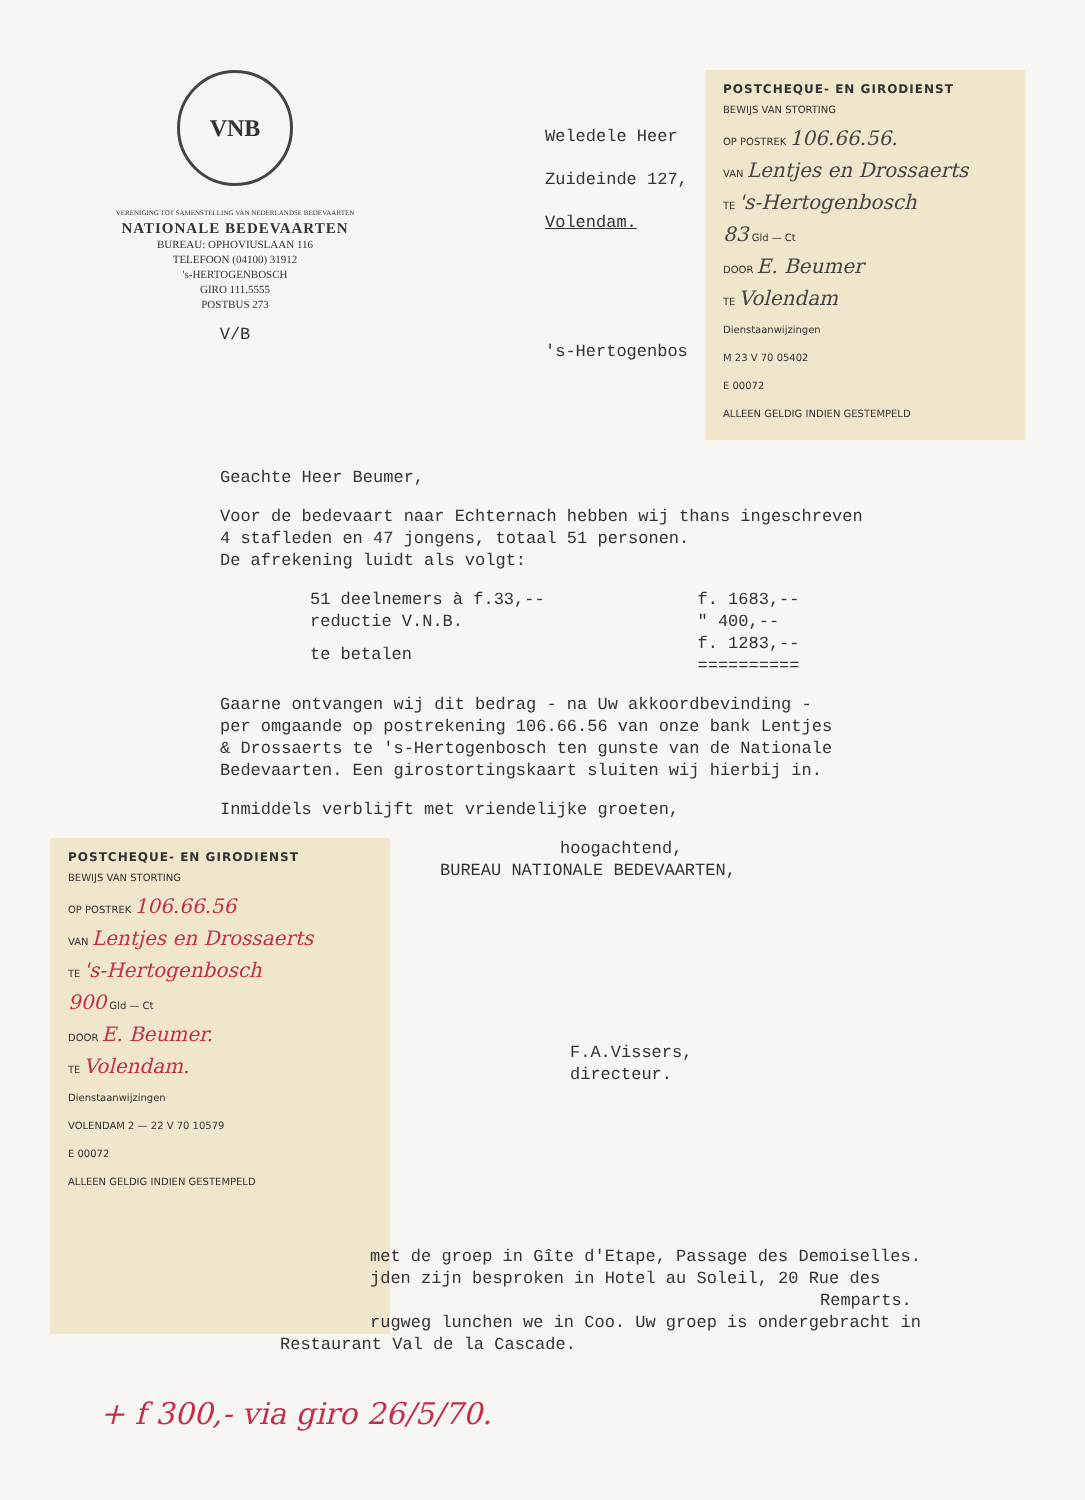VNB
VERENIGING TOT SAMENSTELLING VAN NEDERLANDSE BEDEVAARTEN
NATIONALE BEDEVAARTEN
BUREAU: OPHOVIUSLAAN 116
TELEFOON (04100) 31912
's-HERTOGENBOSCH
GIRO 111.5555
POSTBUS 273
V/B
Weledele Heer
Zuideinde 127,
Volendam.
's-Hertogenbos
POSTCHEQUE- EN GIRODIENST
BEWIJS VAN STORTING
OP POSTREK 106.66.56.
VAN Lentjes en Drossaerts
TE 's-Hertogenbosch
83 Gld — Ct
DOOR E. Beumer
TE Volendam
Dienstaanwijzingen
M 23 V 70 05402
E 00072
ALLEEN GELDIG INDIEN GESTEMPELD
Geachte Heer Beumer,
Voor de bedevaart naar Echternach hebben wij thans ingeschreven
4 stafleden en 47 jongens, totaal 51 personen.
De afrekening luidt als volgt:
| 51 deelnemers à f.33,-- | f. 1683,-- |
| reductie V.N.B. | " 400,-- |
| te betalen | f. 1283,-- ========== |
Gaarne ontvangen wij dit bedrag - na Uw akkoordbevinding -
per omgaande op postrekening 106.66.56 van onze bank Lentjes
& Drossaerts te 's-Hertogenbosch ten gunste van de Nationale
Bedevaarten. Een girostortingskaart sluiten wij hierbij in.
Inmiddels verblijft met vriendelijke groeten,
POSTCHEQUE- EN GIRODIENST
BEWIJS VAN STORTING
OP POSTREK 106.66.56
VAN Lentjes en Drossaerts
TE 's-Hertogenbosch
900 Gld — Ct
DOOR E. Beumer.
TE Volendam.
Dienstaanwijzingen
VOLENDAM 2 — 22 V 70 10579
E 00072
ALLEEN GELDIG INDIEN GESTEMPELD
hoogachtend,
BUREAU NATIONALE BEDEVAARTEN,
F.A.Vissers,
directeur.
met de groep in Gîte d'Etape, Passage des Demoiselles.
jden zijn besproken in Hotel au Soleil, 20 Rue des
Remparts.
rugweg lunchen we in Coo. Uw groep is ondergebracht in
Restaurant Val de la Cascade.
+ f 300,- via giro 26/5/70.